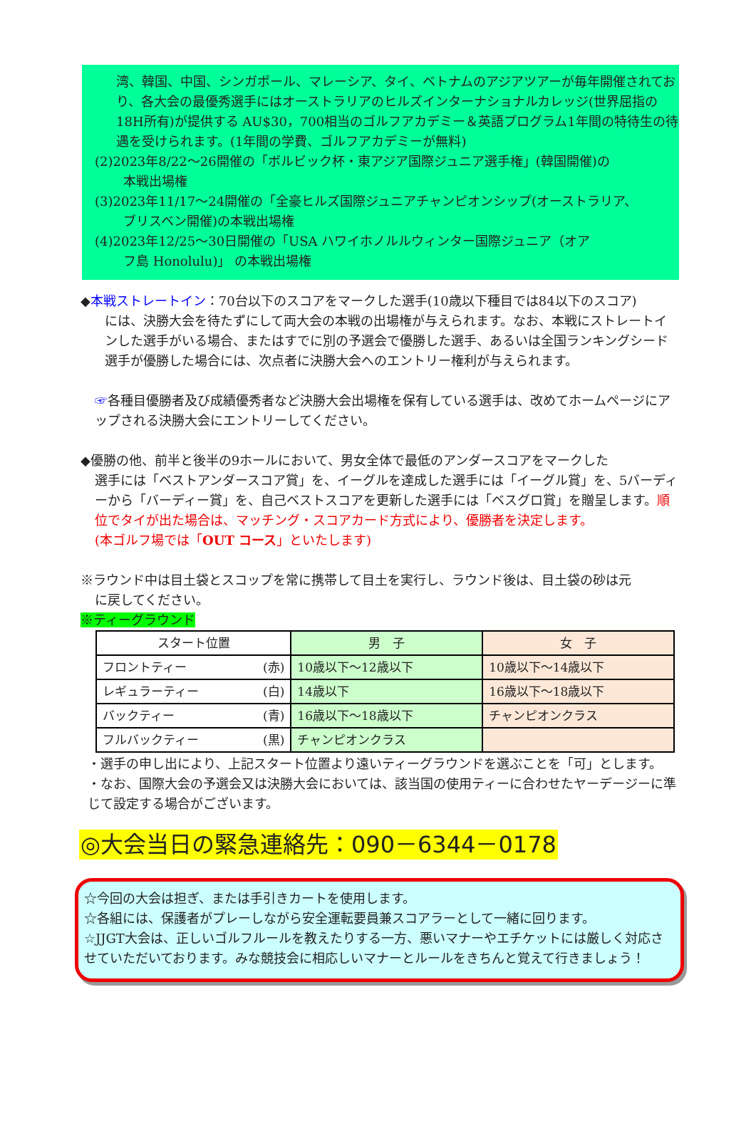湾、韓国、中国、シンガポール、マレーシア、タイ、ベトナムのアジアツアーが毎年開催されており、各大会の最優秀選手にはオーストラリアのヒルズインターナショナルカレッジ(世界屈指の18H所有)が提供する AU$30，700相当のゴルフアカデミー＆英語プログラム1年間の特待生の待遇を受けられます。(1年間の学費、ゴルフアカデミーが無料)
(2)2023年8/22～26開催の「ボルビック杯・東アジア国際ジュニア選手権」(韓国開催)の
本戦出場権
(3)2023年11/17～24開催の「全豪ヒルズ国際ジュニアチャンピオンシップ(オーストラリア、
ブリスベン開催)の本戦出場権
(4)2023年12/25～30日開催の「USA ハワイホノルルウィンター国際ジュニア（オア
フ島 Honolulu)」 の本戦出場権
◆本戦ストレートイン：70台以下のスコアをマークした選手(10歳以下種目では84以下のスコア)
には、決勝大会を待たずにして両大会の本戦の出場権が与えられます。なお、本戦にストレートインした選手がいる場合、またはすでに別の予選会で優勝した選手、あるいは全国ランキングシード選手が優勝した場合には、次点者に決勝大会へのエントリー権利が与えられます。
☞各種目優勝者及び成績優秀者など決勝大会出場権を保有している選手は、改めてホームページにアップされる決勝大会にエントリーしてください。
◆優勝の他、前半と後半の9ホールにおいて、男女全体で最低のアンダースコアをマークした
選手には「ベストアンダースコア賞」を、イーグルを達成した選手には「イーグル賞」を、5バーディーから「バーディー賞」を、自己ベストスコアを更新した選手には「ベスグロ賞」を贈呈します。順位でタイが出た場合は、マッチング・スコアカード方式により、優勝者を決定します。
(本ゴルフ場では「OUT コース」といたします)
※ラウンド中は目土袋とスコップを常に携帯して目土を実行し、ラウンド後は、目土袋の砂は元
に戻してください。
※ティーグラウンド
| スタート位置 | 男 子 | 女 子 |
| --- | --- | --- |
| フロントティー (赤) | 10歳以下～12歳以下 | 10歳以下～14歳以下 |
| レギュラーティー (白) | 14歳以下 | 16歳以下～18歳以下 |
| バックティー (青) | 16歳以下～18歳以下 | チャンピオンクラス |
| フルバックティー (黒) | チャンピオンクラス | |
・選手の申し出により、上記スタート位置より遠いティーグラウンドを選ぶことを「可」とします。
・なお、国際大会の予選会又は決勝大会においては、該当国の使用ティーに合わせたヤーデージーに準じて設定する場合がございます。
◎大会当日の緊急連絡先：090－6344－0178
☆今回の大会は担ぎ、または手引きカートを使用します。
☆各組には、保護者がプレーしながら安全運転要員兼スコアラーとして一緒に回ります。
☆JJGT大会は、正しいゴルフルールを教えたりする一方、悪いマナーやエチケットには厳しく対応させていただいております。みな競技会に相応しいマナーとルールをきちんと覚えて行きましょう！